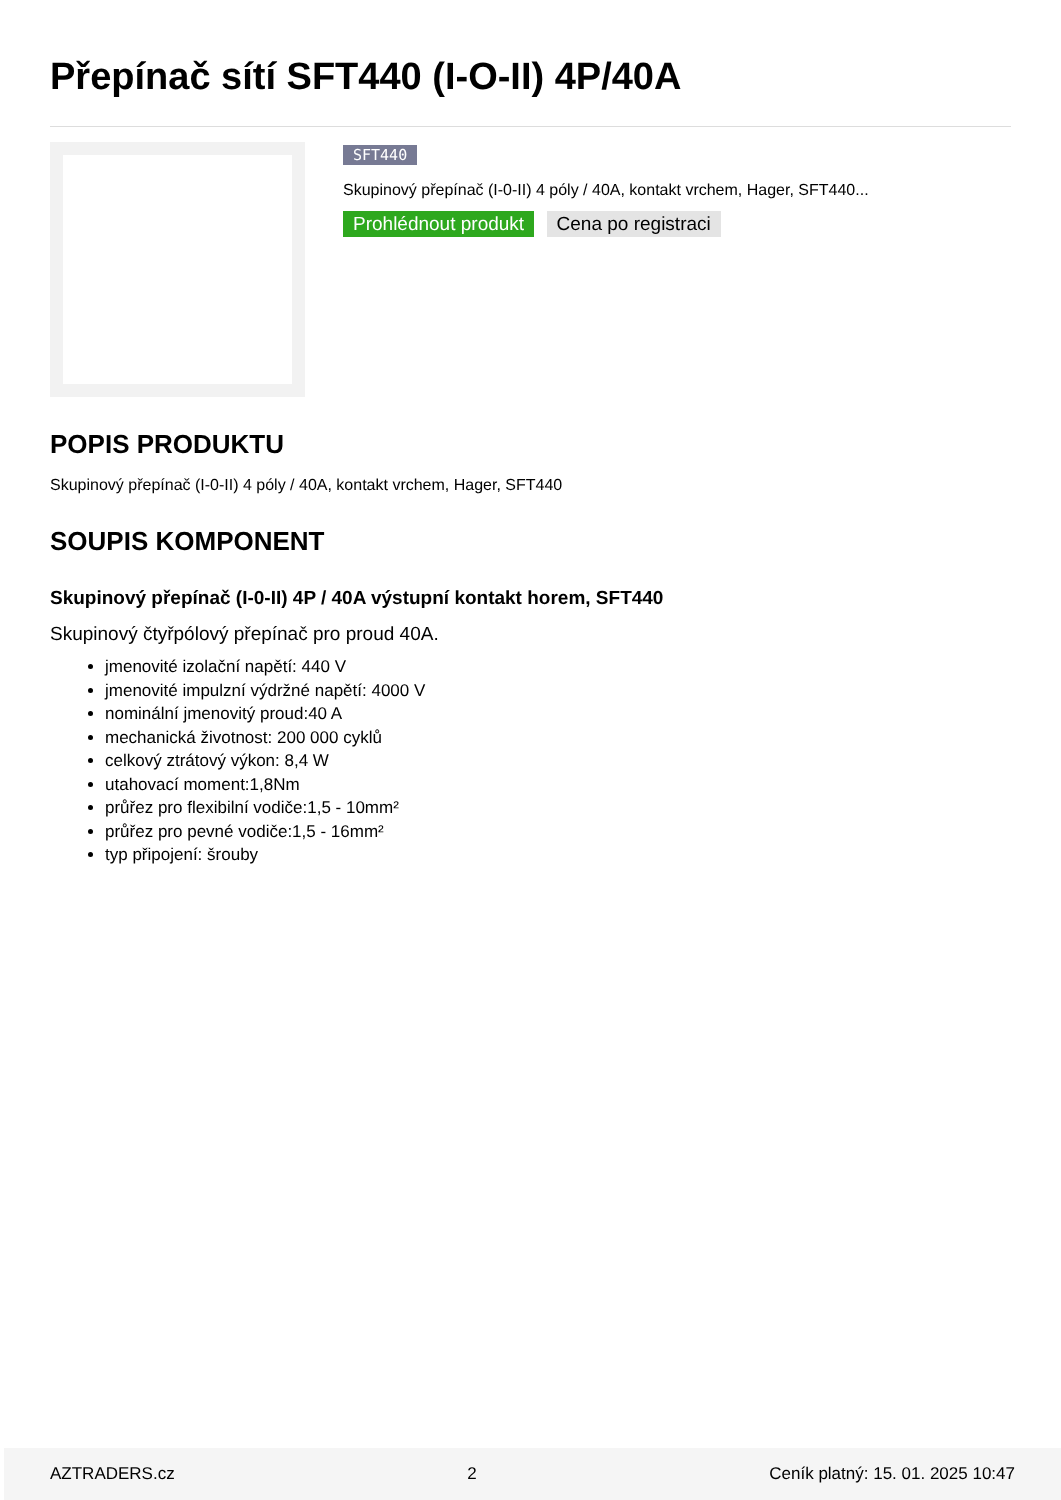Přepínač sítí SFT440 (I-O-II) 4P/40A
SFT440
Skupinový přepínač (I-0-II) 4 póly / 40A, kontakt vrchem, Hager, SFT440...
Prohlédnout produkt Cena po registraci
POPIS PRODUKTU
Skupinový přepínač (I-0-II) 4 póly / 40A, kontakt vrchem, Hager, SFT440
SOUPIS KOMPONENT
Skupinový přepínač (I-0-II) 4P / 40A výstupní kontakt horem, SFT440
Skupinový čtyřpólový přepínač pro proud 40A.
jmenovité izolační napětí: 440 V
jmenovité impulzní výdržné napětí: 4000 V
nominální jmenovitý proud:40 A
mechanická životnost: 200 000 cyklů
celkový ztrátový výkon: 8,4 W
utahovací moment:1,8Nm
průřez pro flexibilní vodiče:1,5 - 10mm²
průřez pro pevné vodiče:1,5 - 16mm²
typ připojení: šrouby
AZTRADERS.cz 2 Ceník platný: 15. 01. 2025 10:47